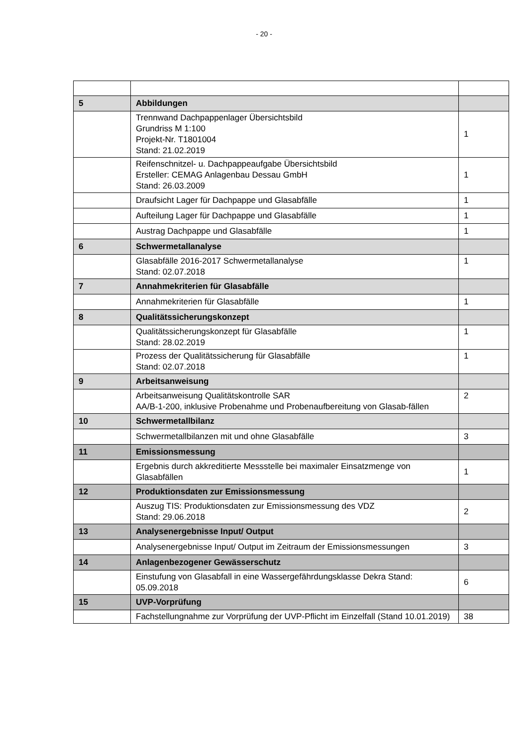- 20 -
| 5 | Abbildungen | |
| | Trennwand Dachpappenlager Übersichtsbild Grundriss M 1:100 Projekt-Nr. T1801004 Stand: 21.02.2019 | 1 |
| | Reifenschnitzel- u. Dachpappeaufgabe Übersichtsbild Ersteller: CEMAG Anlagenbau Dessau GmbH Stand: 26.03.2009 | 1 |
| | Draufsicht Lager für Dachpappe und Glasabfälle | 1 |
| | Aufteilung Lager für Dachpappe und Glasabfälle | 1 |
| | Austrag Dachpappe und Glasabfälle | 1 |
| 6 | Schwermetallanalyse | |
| | Glasabfälle 2016-2017 Schwermetallanalyse Stand: 02.07.2018 | 1 |
| 7 | Annahmekriterien für Glasabfälle | |
| | Annahmekriterien für Glasabfälle | 1 |
| 8 | Qualitätssicherungskonzept | |
| | Qualitätssicherungskonzept für Glasabfälle Stand: 28.02.2019 | 1 |
| | Prozess der Qualitätssicherung für Glasabfälle Stand: 02.07.2018 | 1 |
| 9 | Arbeitsanweisung | |
| | Arbeitsanweisung Qualitätskontrolle SAR AA/B-1-200, inklusive Probenahme und Probenaufbereitung von Glasab-fällen | 2 |
| 10 | Schwermetallbilanz | |
| | Schwermetallbilanzen mit und ohne Glasabfälle | 3 |
| 11 | Emissionsmessung | |
| | Ergebnis durch akkreditierte Messstelle bei maximaler Einsatzmenge von Glasabfällen | 1 |
| 12 | Produktionsdaten zur Emissionsmessung | |
| | Auszug TIS: Produktionsdaten zur Emissionsmessung des VDZ Stand: 29.06.2018 | 2 |
| 13 | Analysenergebnisse Input/ Output | |
| | Analysenergebnisse Input/ Output im Zeitraum der Emissionsmessungen | 3 |
| 14 | Anlagenbezogener Gewässerschutz | |
| | Einstufung von Glasabfall in eine Wassergefährdungsklasse Dekra Stand: 05.09.2018 | 6 |
| 15 | UVP-Vorprüfung | |
| | Fachstellungnahme zur Vorprüfung der UVP-Pflicht im Einzelfall (Stand 10.01.2019) | 38 |